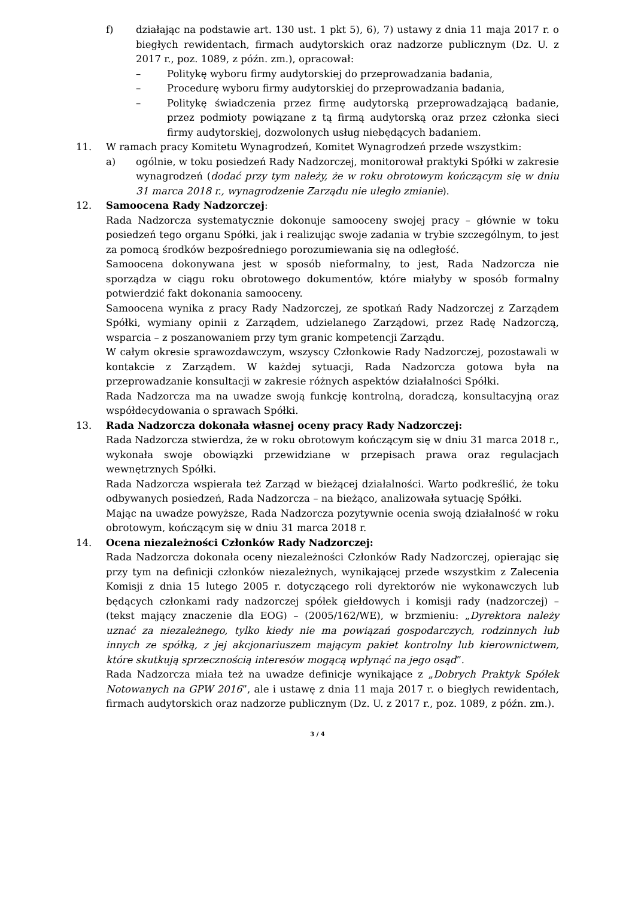f) działając na podstawie art. 130 ust. 1 pkt 5), 6), 7) ustawy z dnia 11 maja 2017 r. o biegłych rewidentach, firmach audytorskich oraz nadzorze publicznym (Dz. U. z 2017 r., poz. 1089, z późn. zm.), opracował:
– Politykę wyboru firmy audytorskiej do przeprowadzania badania,
– Procedurę wyboru firmy audytorskiej do przeprowadzania badania,
– Politykę świadczenia przez firmę audytorską przeprowadzającą badanie, przez podmioty powiązane z tą firmą audytorską oraz przez członka sieci firmy audytorskiej, dozwolonych usług niebędących badaniem.
11. W ramach pracy Komitetu Wynagrodzeń, Komitet Wynagrodzeń przede wszystkim:
a) ogólnie, w toku posiedzeń Rady Nadzorczej, monitorował praktyki Spółki w zakresie wynagrodzeń (dodać przy tym należy, że w roku obrotowym kończącym się w dniu 31 marca 2018 r., wynagrodzenie Zarządu nie uległo zmianie).
12. Samoocena Rady Nadzorczej:
Rada Nadzorcza systematycznie dokonuje samooceny swojej pracy – głównie w toku posiedzeń tego organu Spółki, jak i realizując swoje zadania w trybie szczególnym, to jest za pomocą środków bezpośredniego porozumiewania się na odległość.
Samoocena dokonywana jest w sposób nieformalny, to jest, Rada Nadzorcza nie sporządza w ciągu roku obrotowego dokumentów, które miałyby w sposób formalny potwierdzić fakt dokonania samooceny.
Samoocena wynika z pracy Rady Nadzorczej, ze spotkań Rady Nadzorczej z Zarządem Spółki, wymiany opinii z Zarządem, udzielanego Zarządowi, przez Radę Nadzorczą, wsparcia – z poszanowaniem przy tym granic kompetencji Zarządu.
W całym okresie sprawozdawczym, wszyscy Członkowie Rady Nadzorczej, pozostawali w kontakcie z Zarządem. W każdej sytuacji, Rada Nadzorcza gotowa była na przeprowadzanie konsultacji w zakresie różnych aspektów działalności Spółki.
Rada Nadzorcza ma na uwadze swoją funkcję kontrolną, doradczą, konsultacyjną oraz współdecydowania o sprawach Spółki.
13. Rada Nadzorcza dokonała własnej oceny pracy Rady Nadzorczej:
Rada Nadzorcza stwierdza, że w roku obrotowym kończącym się w dniu 31 marca 2018 r., wykonała swoje obowiązki przewidziane w przepisach prawa oraz regulacjach wewnętrznych Spółki.
Rada Nadzorcza wspierała też Zarząd w bieżącej działalności. Warto podkreślić, że toku odbywanych posiedzeń, Rada Nadzorcza – na bieżąco, analizowała sytuację Spółki.
Mając na uwadze powyższe, Rada Nadzorcza pozytywnie ocenia swoją działalność w roku obrotowym, kończącym się w dniu 31 marca 2018 r.
14. Ocena niezależności Członków Rady Nadzorczej:
Rada Nadzorcza dokonała oceny niezależności Członków Rady Nadzorczej, opierając się przy tym na definicji członków niezależnych, wynikającej przede wszystkim z Zalecenia Komisji z dnia 15 lutego 2005 r. dotyczącego roli dyrektorów nie wykonawczych lub będących członkami rady nadzorczej spółek giełdowych i komisji rady (nadzorczej) – (tekst mający znaczenie dla EOG) – (2005/162/WE), w brzmieniu: „Dyrektora należy uznać za niezależnego, tylko kiedy nie ma powiązań gospodarczych, rodzinnych lub innych ze spółką, z jej akcjonariuszem mającym pakiet kontrolny lub kierownictwem, które skutkują sprzecznością interesów mogącą wpłynąć na jego osąd”.
Rada Nadzorcza miała też na uwadze definicje wynikające z „Dobrych Praktyk Spółek Notowanych na GPW 2016”, ale i ustawę z dnia 11 maja 2017 r. o biegłych rewidentach, firmach audytorskich oraz nadzorze publicznym (Dz. U. z 2017 r., poz. 1089, z późn. zm.).
3 / 4